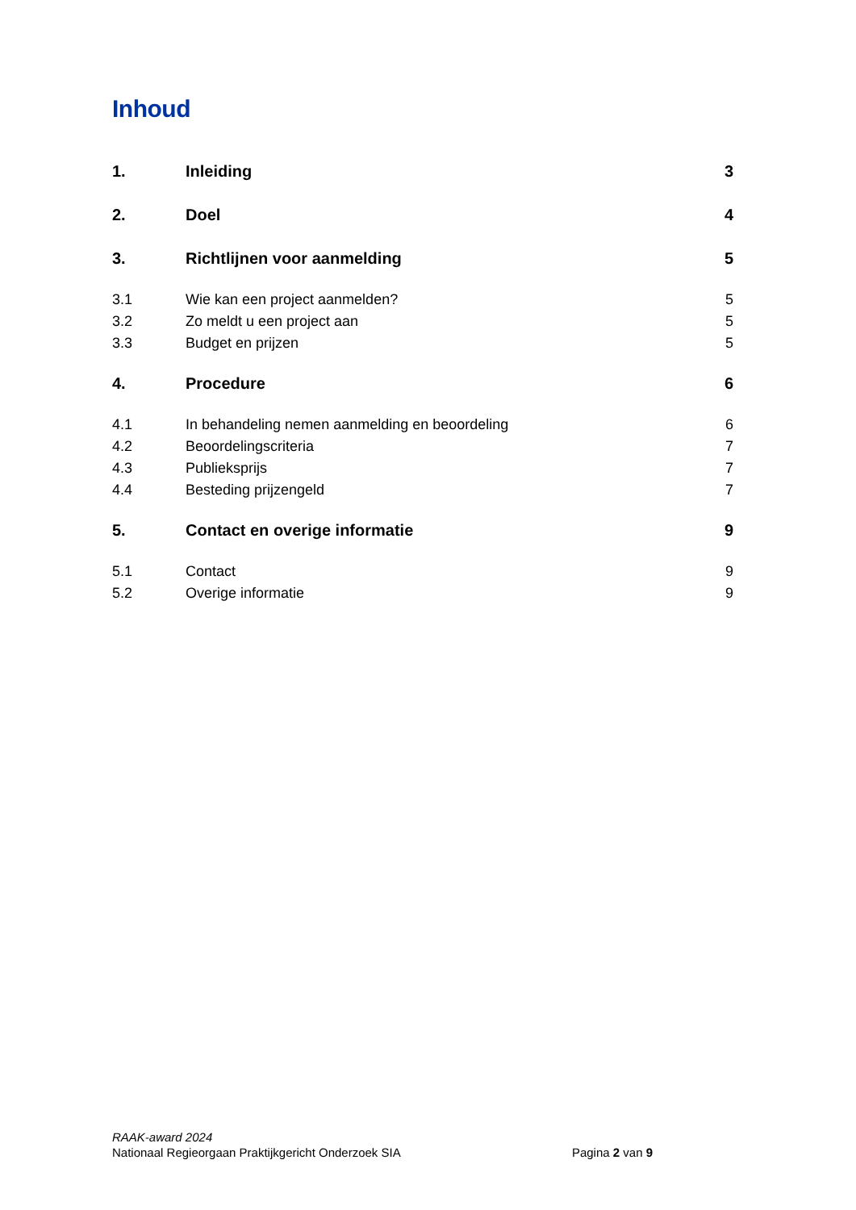Inhoud
1. Inleiding 3
2. Doel 4
3. Richtlijnen voor aanmelding 5
3.1 Wie kan een project aanmelden? 5
3.2 Zo meldt u een project aan 5
3.3 Budget en prijzen 5
4. Procedure 6
4.1 In behandeling nemen aanmelding en beoordeling 6
4.2 Beoordelingscriteria 7
4.3 Publieksprijs 7
4.4 Besteding prijzengeld 7
5. Contact en overige informatie 9
5.1 Contact 9
5.2 Overige informatie 9
RAAK-award 2024
Nationaal Regieorgaan Praktijkgericht Onderzoek SIA Pagina 2 van 9